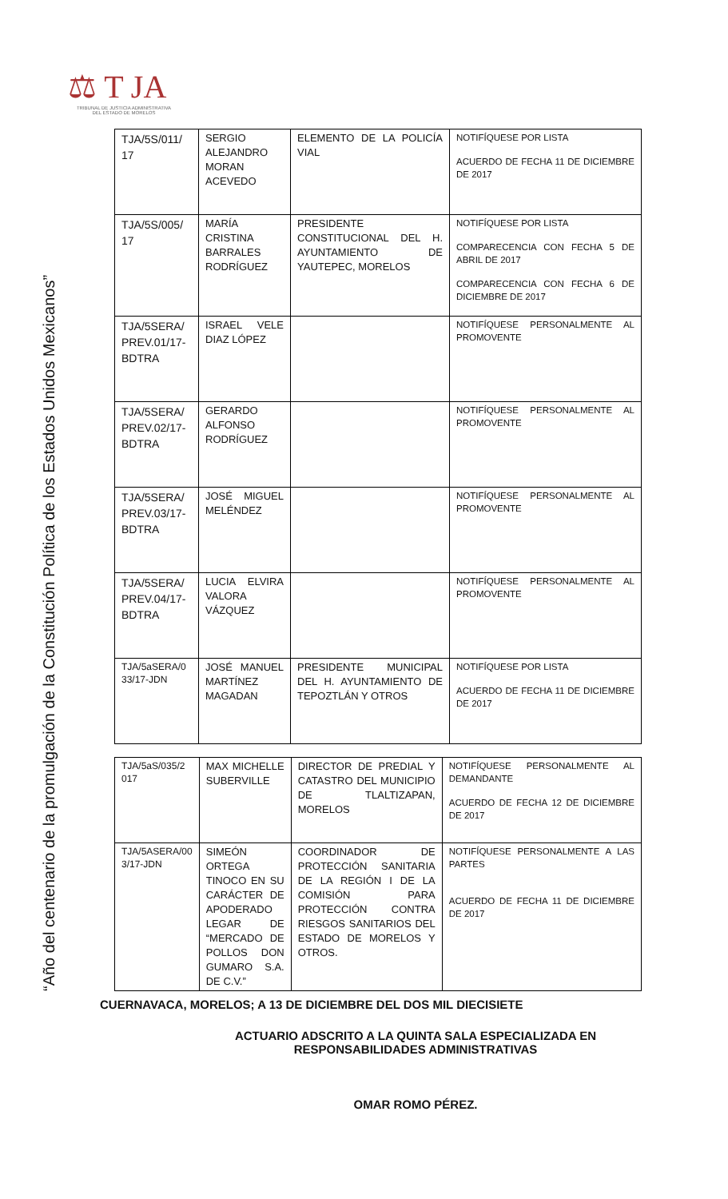⚖ T JA
TRIBUNAL DE JUSTICIA ADMINISTRATIVA
DEL ESTADO DE MORELOS
“Año del centenario de la promulgación de la Constitución Política de los Estados Unidos Mexicanos”
| TJA/5S/011/ 17 | SERGIO ALEJANDRO MORAN ACEVEDO | ELEMENTO DE LA POLICÍA VIAL | NOTIFÍQUESE POR LISTA ACUERDO DE FECHA 11 DE DICIEMBRE DE 2017 |
| TJA/5S/005/ 17 | MARÍA CRISTINA BARRALES RODRÍGUEZ | PRESIDENTE CONSTITUCIONAL DEL H. AYUNTAMIENTO DE YAUTEPEC, MORELOS | NOTIFÍQUESE POR LISTA COMPARECENCIA CON FECHA 5 DE ABRIL DE 2017 COMPARECENCIA CON FECHA 6 DE DICIEMBRE DE 2017 |
| TJA/5SERA/ PREV.01/17-BDTRA | ISRAEL VELE DIAZ LÓPEZ | | NOTIFÍQUESE PERSONALMENTE AL PROMOVENTE |
| TJA/5SERA/ PREV.02/17-BDTRA | GERARDO ALFONSO RODRÍGUEZ | | NOTIFÍQUESE PERSONALMENTE AL PROMOVENTE |
| TJA/5SERA/ PREV.03/17-BDTRA | JOSÉ MIGUEL MELÉNDEZ | | NOTIFÍQUESE PERSONALMENTE AL PROMOVENTE |
| TJA/5SERA/ PREV.04/17-BDTRA | LUCIA ELVIRA VALORA VÁZQUEZ | | NOTIFÍQUESE PERSONALMENTE AL PROMOVENTE |
| TJA/5aSERA/0 33/17-JDN | JOSÉ MANUEL MARTÍNEZ MAGADAN | PRESIDENTE MUNICIPAL DEL H. AYUNTAMIENTO DE TEPOZTLÁN Y OTROS | NOTIFÍQUESE POR LISTA ACUERDO DE FECHA 11 DE DICIEMBRE DE 2017 |
| TJA/5aS/035/2 017 | MAX MICHELLE SUBERVILLE | DIRECTOR DE PREDIAL Y CATASTRO DEL MUNICIPIO DE TLALTIZAPAN, MORELOS | NOTIFÍQUESE PERSONALMENTE AL DEMANDANTE ACUERDO DE FECHA 12 DE DICIEMBRE DE 2017 |
| TJA/5ASERA/00 3/17-JDN | SIMEÓN ORTEGA TINOCO EN SU CARÁCTER DE APODERADO LEGAR DE “MERCADO DE POLLOS DON GUMARO S.A. DE C.V.” | COORDINADOR DE PROTECCIÓN SANITARIA DE LA REGIÓN I DE LA COMISIÓN PARA PROTECCIÓN CONTRA RIESGOS SANITARIOS DEL ESTADO DE MORELOS Y OTROS. | NOTIFÍQUESE PERSONALMENTE A LAS PARTES ACUERDO DE FECHA 11 DE DICIEMBRE DE 2017 |
CUERNAVACA, MORELOS; A 13 DE DICIEMBRE DEL DOS MIL DIECISIETE
ACTUARIO ADSCRITO A LA QUINTA SALA ESPECIALIZADA EN
RESPONSABILIDADES ADMINISTRATIVAS
OMAR ROMO PÉREZ.